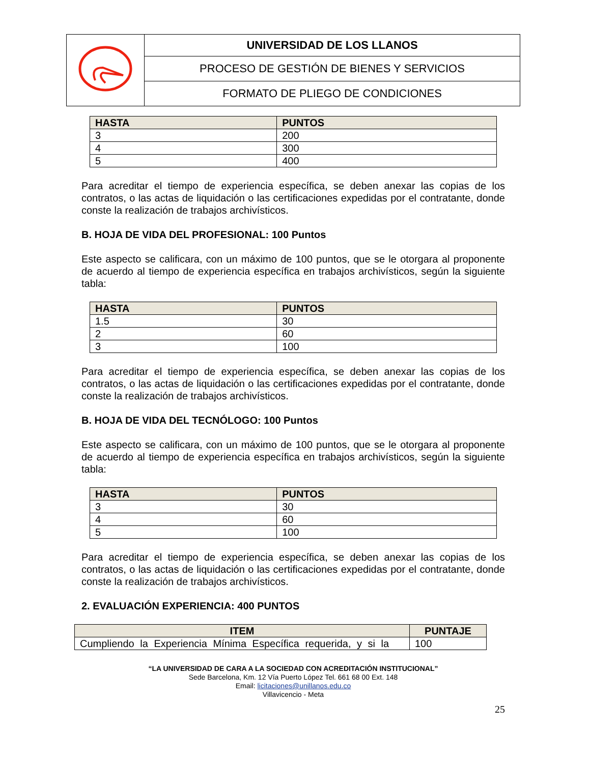| | UNIVERSIDAD DE LOS LLANOS |
| | PROCESO DE GESTIÓN DE BIENES Y SERVICIOS |
| | FORMATO DE PLIEGO DE CONDICIONES |
| HASTA | PUNTOS |
| --- | --- |
| 3 | 200 |
| 4 | 300 |
| 5 | 400 |
Para acreditar el tiempo de experiencia específica, se deben anexar las copias de los contratos, o las actas de liquidación o las certificaciones expedidas por el contratante, donde conste la realización de trabajos archivísticos.
B. HOJA DE VIDA DEL PROFESIONAL: 100 Puntos
Este aspecto se calificara, con un máximo de 100 puntos, que se le otorgara al proponente de acuerdo al tiempo de experiencia específica en trabajos archivísticos, según la siguiente tabla:
| HASTA | PUNTOS |
| --- | --- |
| 1.5 | 30 |
| 2 | 60 |
| 3 | 100 |
Para acreditar el tiempo de experiencia específica, se deben anexar las copias de los contratos, o las actas de liquidación o las certificaciones expedidas por el contratante, donde conste la realización de trabajos archivísticos.
B. HOJA DE VIDA DEL TECNÓLOGO: 100 Puntos
Este aspecto se calificara, con un máximo de 100 puntos, que se le otorgara al proponente de acuerdo al tiempo de experiencia específica en trabajos archivísticos, según la siguiente tabla:
| HASTA | PUNTOS |
| --- | --- |
| 3 | 30 |
| 4 | 60 |
| 5 | 100 |
Para acreditar el tiempo de experiencia específica, se deben anexar las copias de los contratos, o las actas de liquidación o las certificaciones expedidas por el contratante, donde conste la realización de trabajos archivísticos.
2. EVALUACIÓN EXPERIENCIA: 400 PUNTOS
| ITEM | PUNTAJE |
| --- | --- |
| Cumpliendo la Experiencia Mínima Específica requerida, y si la | 100 |
“LA UNIVERSIDAD DE CARA A LA SOCIEDAD CON ACREDITACIÓN INSTITUCIONAL”
Sede Barcelona, Km. 12 Vía Puerto López Tel. 661 68 00 Ext. 148
Email: licitaciones@unillanos.edu.co
Villavicencio - Meta
25